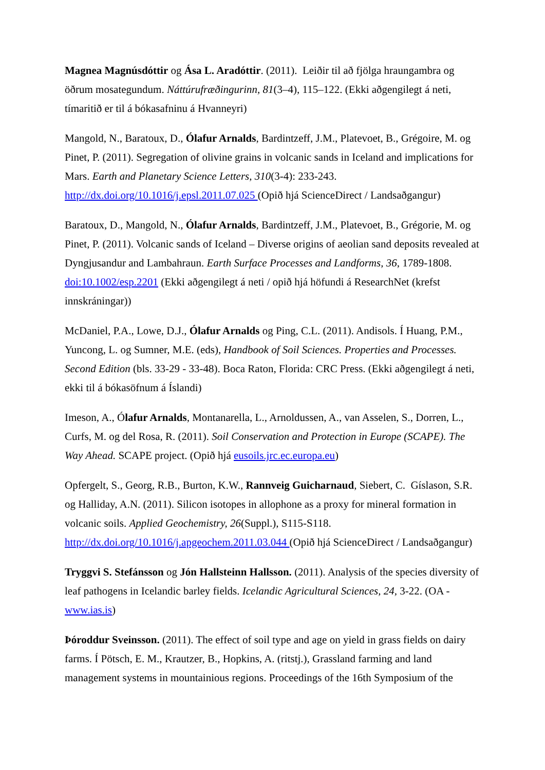Magnea Magnúsdóttir og Ása L. Aradóttir. (2011). Leiðir til að fjölga hraungambra og öðrum mosategundum. Náttúrufræðingurinn, 81(3–4), 115–122. (Ekki aðgengilegt á neti, tímaritið er til á bókasafninu á Hvanneyri)
Mangold, N., Baratoux, D., Ólafur Arnalds, Bardintzeff, J.M., Platevoet, B., Grégoire, M. og Pinet, P. (2011). Segregation of olivine grains in volcanic sands in Iceland and implications for Mars. Earth and Planetary Science Letters, 310(3-4): 233-243. http://dx.doi.org/10.1016/j.epsl.2011.07.025 (Opið hjá ScienceDirect / Landsaðgangur)
Baratoux, D., Mangold, N., Ólafur Arnalds, Bardintzeff, J.M., Platevoet, B., Grégorie, M. og Pinet, P. (2011). Volcanic sands of Iceland – Diverse origins of aeolian sand deposits revealed at Dyngjusandur and Lambahraun. Earth Surface Processes and Landforms, 36, 1789-1808. doi:10.1002/esp.2201 (Ekki aðgengilegt á neti / opið hjá höfundi á ResearchNet (krefst innskráningar))
McDaniel, P.A., Lowe, D.J., Ólafur Arnalds og Ping, C.L. (2011). Andisols. Í Huang, P.M., Yuncong, L. og Sumner, M.E. (eds), Handbook of Soil Sciences. Properties and Processes. Second Edition (bls. 33-29 - 33-48). Boca Raton, Florida: CRC Press. (Ekki aðgengilegt á neti, ekki til á bókasöfnum á Íslandi)
Imeson, A., Ólafur Arnalds, Montanarella, L., Arnoldussen, A., van Asselen, S., Dorren, L., Curfs, M. og del Rosa, R. (2011). Soil Conservation and Protection in Europe (SCAPE). The Way Ahead. SCAPE project. (Opið hjá eusoils.jrc.ec.europa.eu)
Opfergelt, S., Georg, R.B., Burton, K.W., Rannveig Guicharnaud, Siebert, C. Gíslason, S.R. og Halliday, A.N. (2011). Silicon isotopes in allophone as a proxy for mineral formation in volcanic soils. Applied Geochemistry, 26(Suppl.), S115-S118. http://dx.doi.org/10.1016/j.apgeochem.2011.03.044 (Opið hjá ScienceDirect / Landsaðgangur)
Tryggvi S. Stefánsson og Jón Hallsteinn Hallsson. (2011). Analysis of the species diversity of leaf pathogens in Icelandic barley fields. Icelandic Agricultural Sciences, 24, 3-22. (OA - www.ias.is)
Þóroddur Sveinsson. (2011). The effect of soil type and age on yield in grass fields on dairy farms. Í Pötsch, E. M., Krautzer, B., Hopkins, A. (ritstj.), Grassland farming and land management systems in mountainious regions. Proceedings of the 16th Symposium of the